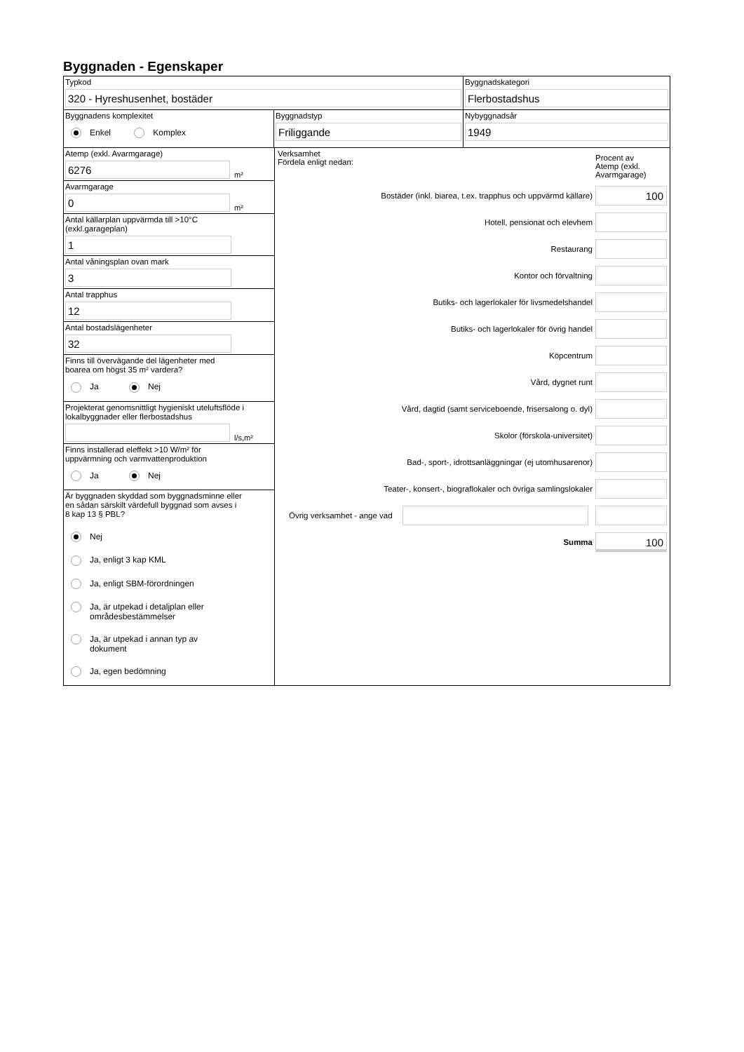Byggnaden - Egenskaper
Typkod
320 - Hyreshusenhet, bostäder
Byggnadskategori
Flerbostadshus
Byggnadens komplexitet
Enkel Komplex
Byggnadstyp
Friliggande
Nybyggnadsår
1949
Atemp (exkl. Avarmgarage)
6276
m²
Avarmgarage
0
m²
Antal källarplan uppvärmda till >10°C
(exkl.garageplan)
1
Antal våningsplan ovan mark
3
Antal trapphus
12
Antal bostadslägenheter
32
Finns till övervägande del lägenheter med
boarea om högst 35 m² vardera?
Ja Nej
Projekterat genomsnittligt hygieniskt uteluftsflöde i
lokalbyggnader eller flerbostadshus
l/s,m²
Finns installerad eleffekt >10 W/m² för
uppvärmning och varmvattenproduktion
Ja Nej
Är byggnaden skyddad som byggnadsminne eller
en sådan särskilt värdefull byggnad som avses i
8 kap 13 § PBL?
Nej
Ja, enligt 3 kap KML
Ja, enligt SBM-förordningen
Ja, är utpekad i detaljplan eller
områdesbestämmelser
Ja, är utpekad i annan typ av
dokument
Ja, egen bedömning
Verksamhet
Fördela enligt nedan:
Procent av
Atemp (exkl.
Avarmgarage)
Bostäder (inkl. biarea, t.ex. trapphus och uppvärmd källare)
100
Hotell, pensionat och elevhem
Restaurang
Kontor och förvaltning
Butiks- och lagerlokaler för livsmedelshandel
Butiks- och lagerlokaler för övrig handel
Köpcentrum
Vård, dygnet runt
Vård, dagtid (samt serviceboende, frisersalong o. dyl)
Skolor (förskola-universitet)
Bad-, sport-, idrottsanläggningar (ej utomhusarenor)
Teater-, konsert-, biograflokaler och övriga samlingslokaler
Övrig verksamhet - ange vad
Summa
100